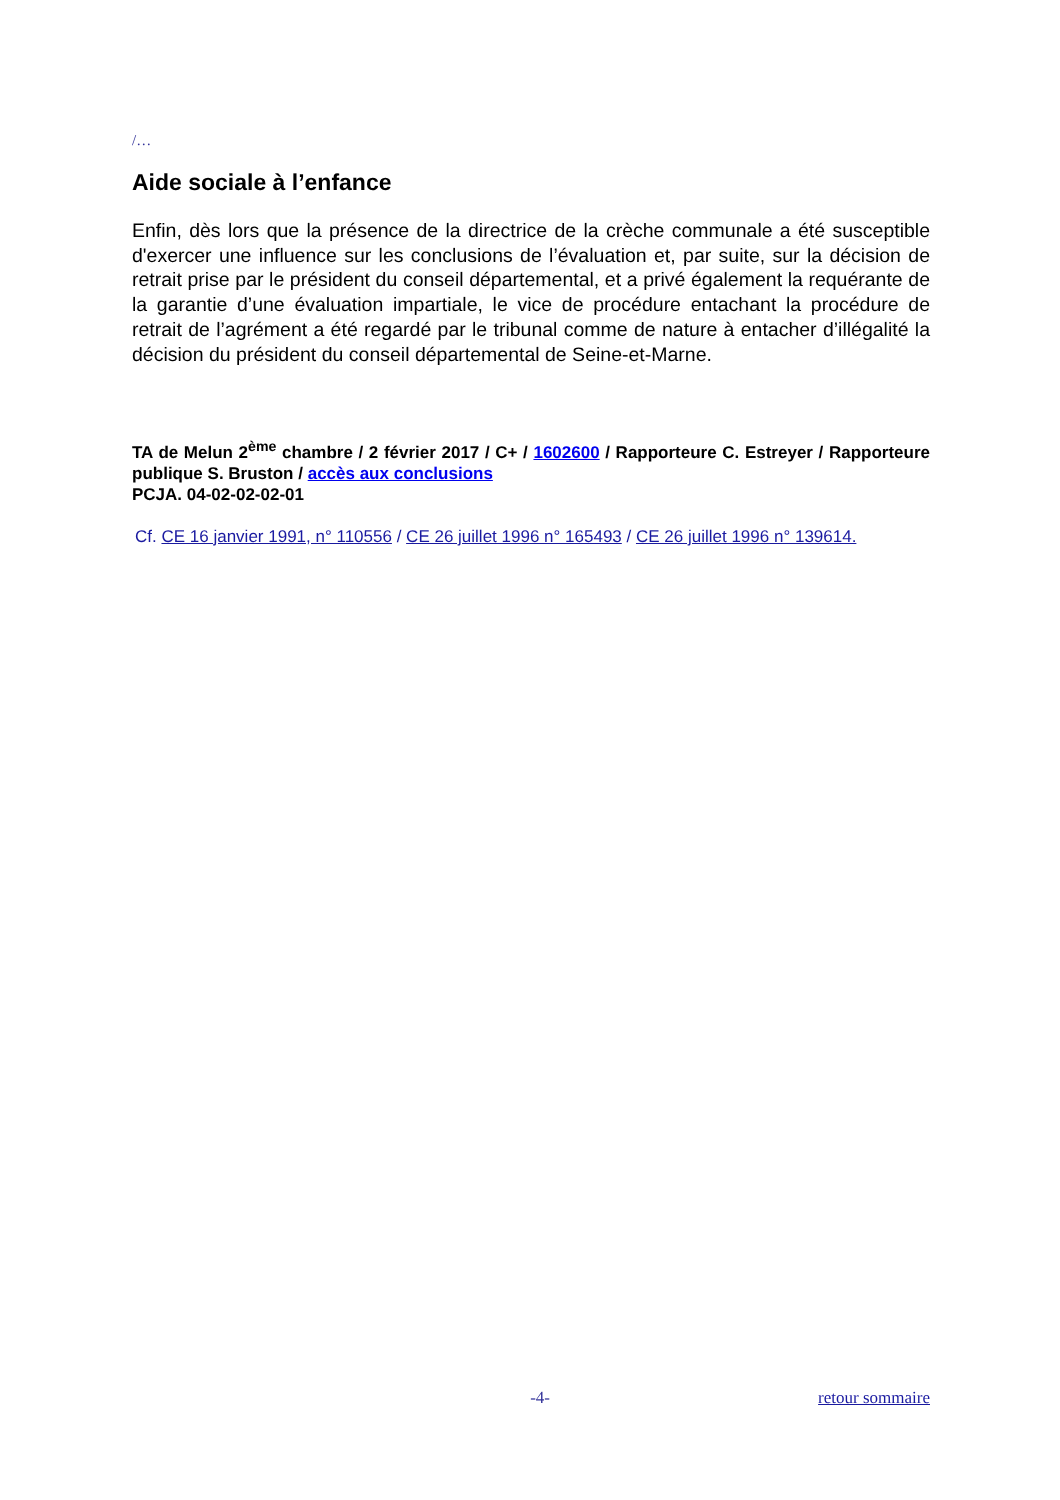/…
Aide sociale à l’enfance
Enfin, dès lors que la présence de la directrice de la crèche communale a été susceptible d'exercer une influence sur les conclusions de l’évaluation et, par suite, sur la décision de retrait prise par le président du conseil départemental, et a privé également la requérante de la garantie d’une évaluation impartiale, le vice de procédure entachant la procédure de retrait de l’agrément a été regardé par le tribunal comme de nature à entacher d’illégalité la décision du président du conseil départemental de Seine-et-Marne.
TA de Melun 2<sup>ème</sup> chambre / 2 février 2017 / C+ / 1602600 / Rapporteure C. Estreyer / Rapporteure publique S. Bruston / accès aux conclusions
PCJA. 04-02-02-02-01
Cf. CE 16 janvier 1991, n° 110556 / CE 26 juillet 1996 n° 165493 / CE 26 juillet 1996 n° 139614.
-4- retour sommaire